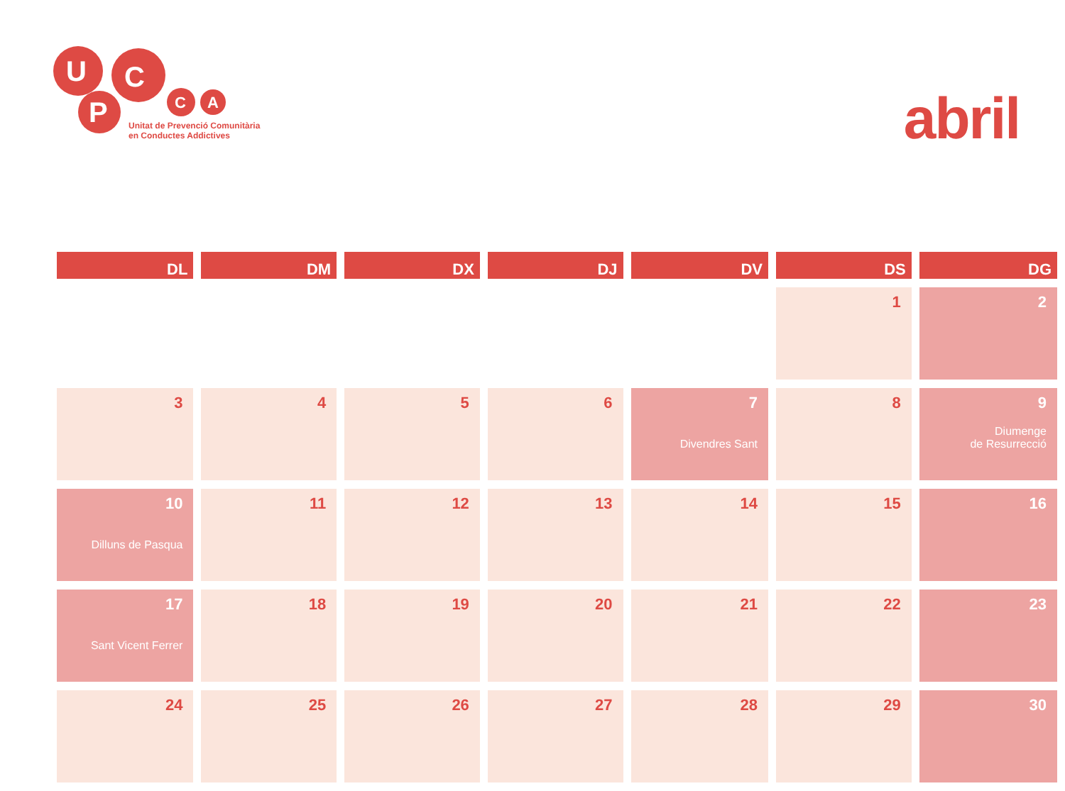U
P
C
C
A
Unitat de Prevenció Comunitària
en Conductes Addictives
abril
| DL | DM | DX | DJ | DV | DS | DG |
| --- | --- | --- | --- | --- | --- | --- |
| | | | | | 1 | 2 |
| 3 | 4 | 5 | 6 | 7 Divendres Sant | 8 | 9 Diumenge de Resurrecció |
| 10 Dilluns de Pasqua | 11 | 12 | 13 | 14 | 15 | 16 |
| 17 Sant Vicent Ferrer | 18 | 19 | 20 | 21 | 22 | 23 |
| 24 | 25 | 26 | 27 | 28 | 29 | 30 |